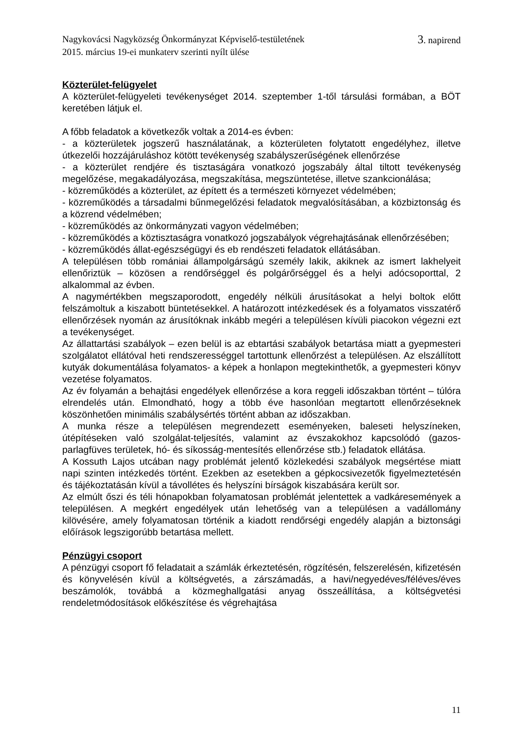Nagykovácsi Nagyközség Önkormányzat Képviselő-testületének 3. napirend
2015. március 19-ei munkaterv szerinti nyílt ülése
Közterület-felügyelet
A közterület-felügyeleti tevékenységet 2014. szeptember 1-től társulási formában, a BÖT keretében látjuk el.
A főbb feladatok a következők voltak a 2014-es évben:
- a közterületek jogszerű használatának, a közterületen folytatott engedélyhez, illetve útkezelői hozzájáruláshoz kötött tevékenység szabályszerűségének ellenőrzése
- a közterület rendjére és tisztaságára vonatkozó jogszabály által tiltott tevékenység megelőzése, megakadályozása, megszakítása, megszüntetése, illetve szankcionálása;
- közreműködés a közterület, az épített és a természeti környezet védelmében;
- közreműködés a társadalmi bűnmegelőzési feladatok megvalósításában, a közbiztonság és a közrend védelmében;
- közreműködés az önkormányzati vagyon védelmében;
- közreműködés a köztisztaságra vonatkozó jogszabályok végrehajtásának ellenőrzésében;
- közreműködés állat-egészségügyi és eb rendészeti feladatok ellátásában.
A településen több romániai állampolgárságú személy lakik, akiknek az ismert lakhelyeit ellenőriztük – közösen a rendőrséggel és polgárőrséggel és a helyi adócsoporttal, 2 alkalommal az évben.
A nagymértékben megszaporodott, engedély nélküli árusításokat a helyi boltok előtt felszámoltuk a kiszabott büntetésekkel. A határozott intézkedések és a folyamatos visszatérő ellenőrzések nyomán az árusítóknak inkább megéri a településen kívüli piacokon végezni ezt a tevékenységet.
Az állattartási szabályok – ezen belül is az ebtartási szabályok betartása miatt a gyepmesteri szolgálatot ellátóval heti rendszerességgel tartottunk ellenőrzést a településen. Az elszállított kutyák dokumentálása folyamatos- a képek a honlapon megtekinthetők, a gyepmesteri könyv vezetése folyamatos.
Az év folyamán a behajtási engedélyek ellenőrzése a kora reggeli időszakban történt – túlóra elrendelés után. Elmondható, hogy a több éve hasonlóan megtartott ellenőrzéseknek köszönhetően minimális szabálysértés történt abban az időszakban.
A munka része a településen megrendezett eseményeken, baleseti helyszíneken, útépítéseken való szolgálat-teljesítés, valamint az évszakokhoz kapcsolódó (gazos-parlagfüves területek, hó- és síkosság-mentesítés ellenőrzése stb.) feladatok ellátása.
A Kossuth Lajos utcában nagy problémát jelentő közlekedési szabályok megsértése miatt napi szinten intézkedés történt. Ezekben az esetekben a gépkocsivezetők figyelmeztetésén és tájékoztatásán kívül a távollétes és helyszíni bírságok kiszabására került sor.
Az elmúlt őszi és téli hónapokban folyamatosan problémát jelentettek a vadkáresemények a településen. A megkért engedélyek után lehetőség van a településen a vadállomány kilövésére, amely folyamatosan történik a kiadott rendőrségi engedély alapján a biztonsági előírások legszigorúbb betartása mellett.
Pénzügyi csoport
A pénzügyi csoport fő feladatait a számlák érkeztetésén, rögzítésén, felszerelésén, kifizetésén és könyvelésén kívül a költségvetés, a zárszámadás, a havi/negyedéves/féléves/éves beszámolók, továbbá a közmeghallgatási anyag összeállítása, a költségvetési rendeletmódosítások előkészítése és végrehajtása
11